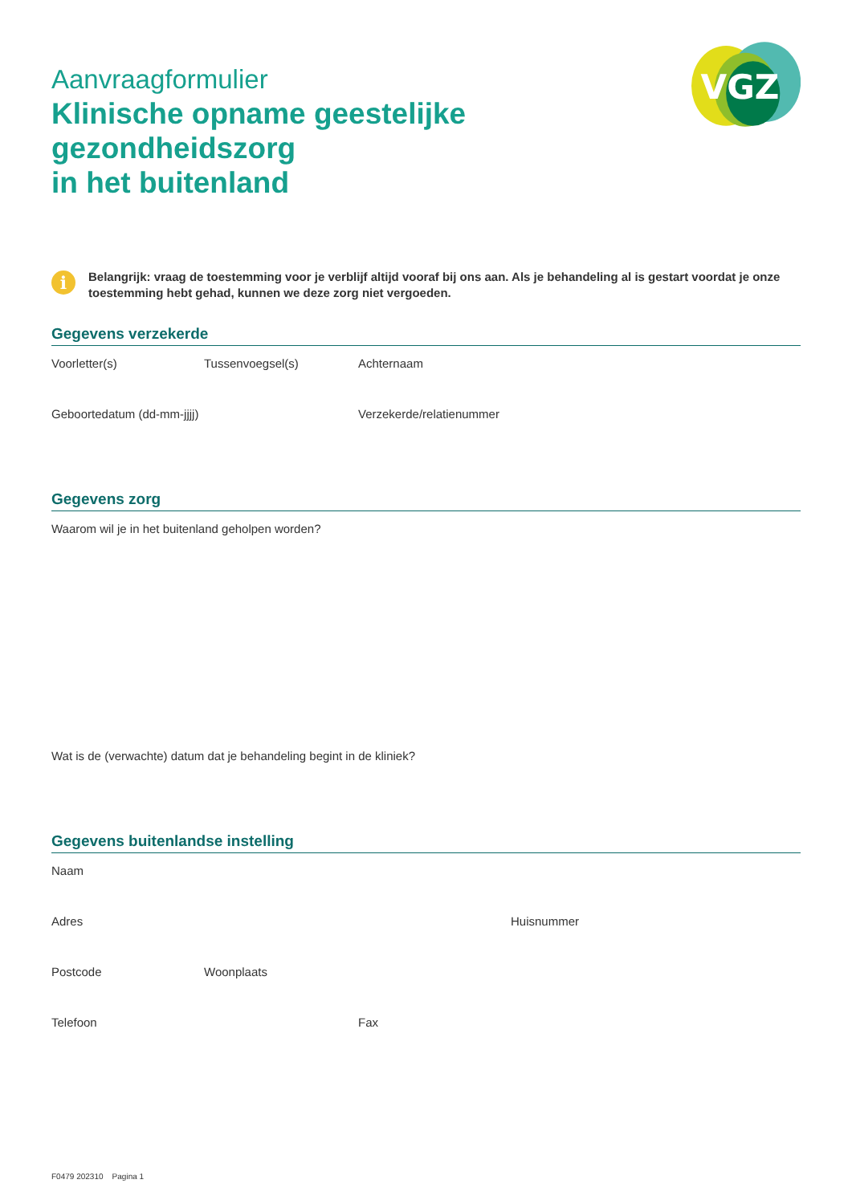Aanvraagformulier
Klinische opname geestelijke gezondheidszorg
in het buitenland
VGZ
i
Belangrijk: vraag de toestemming voor je verblijf altijd vooraf bij ons aan. Als je behandeling al is gestart voordat je onze toestemming hebt gehad, kunnen we deze zorg niet vergoeden.
Gegevens verzekerde
Voorletter(s) Tussenvoegsel(s) Achternaam
Geboortedatum (dd-mm-jjjj) Verzekerde/relatienummer
Gegevens zorg
Waarom wil je in het buitenland geholpen worden?
Wat is de (verwachte) datum dat je behandeling begint in de kliniek?
Gegevens buitenlandse instelling
Naam
Adres Huisnummer
Postcode Woonplaats
Telefoon Fax
F0479 202310 Pagina 1